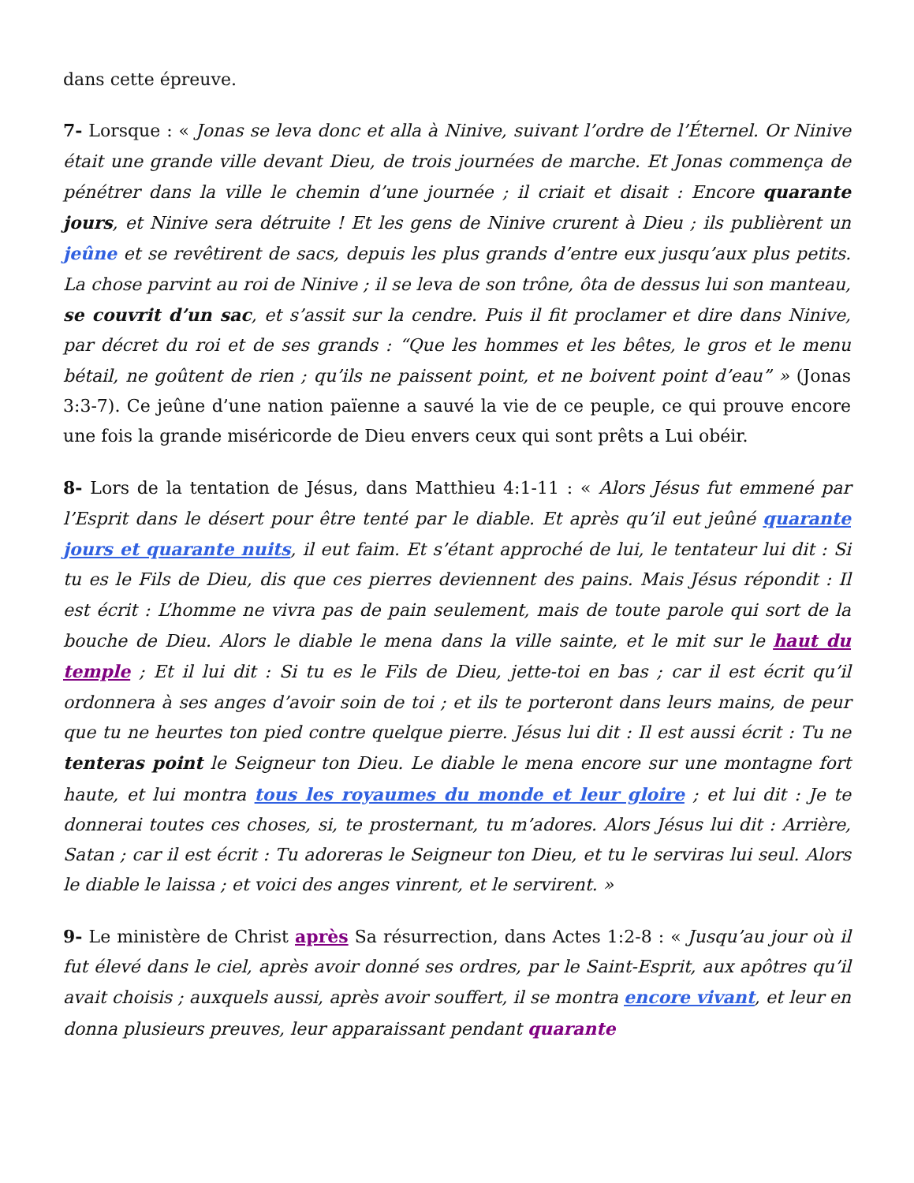dans cette épreuve.
7- Lorsque : « Jonas se leva donc et alla à Ninive, suivant l’ordre de l’Éternel. Or Ninive était une grande ville devant Dieu, de trois journées de marche. Et Jonas commença de pénétrer dans la ville le chemin d’une journée ; il criait et disait : Encore quarante jours, et Ninive sera détruite ! Et les gens de Ninive crurent à Dieu ; ils publièrent un jeûne et se revêtirent de sacs, depuis les plus grands d’entre eux jusqu’aux plus petits. La chose parvint au roi de Ninive ; il se leva de son trône, ôta de dessus lui son manteau, se couvrit d’un sac, et s’assit sur la cendre. Puis il fit proclamer et dire dans Ninive, par décret du roi et de ses grands : “Que les hommes et les bêtes, le gros et le menu bétail, ne goûtent de rien ; qu’ils ne paissent point, et ne boivent point d’eau” » (Jonas 3:3-7). Ce jeûne d’une nation païenne a sauvé la vie de ce peuple, ce qui prouve encore une fois la grande miséricorde de Dieu envers ceux qui sont prêts a Lui obéir.
8- Lors de la tentation de Jésus, dans Matthieu 4:1-11 : « Alors Jésus fut emmené par l’Esprit dans le désert pour être tenté par le diable. Et après qu’il eut jeûné quarante jours et quarante nuits, il eut faim. Et s’étant approché de lui, le tentateur lui dit : Si tu es le Fils de Dieu, dis que ces pierres deviennent des pains. Mais Jésus répondit : Il est écrit : L’homme ne vivra pas de pain seulement, mais de toute parole qui sort de la bouche de Dieu. Alors le diable le mena dans la ville sainte, et le mit sur le haut du temple ; Et il lui dit : Si tu es le Fils de Dieu, jette-toi en bas ; car il est écrit qu’il ordonnera à ses anges d’avoir soin de toi ; et ils te porteront dans leurs mains, de peur que tu ne heurtes ton pied contre quelque pierre. Jésus lui dit : Il est aussi écrit : Tu ne tenteras point le Seigneur ton Dieu. Le diable le mena encore sur une montagne fort haute, et lui montra tous les royaumes du monde et leur gloire ; et lui dit : Je te donnerai toutes ces choses, si, te prosternant, tu m’adores. Alors Jésus lui dit : Arrière, Satan ; car il est écrit : Tu adoreras le Seigneur ton Dieu, et tu le serviras lui seul. Alors le diable le laissa ; et voici des anges vinrent, et le servirent. »
9- Le ministère de Christ après Sa résurrection, dans Actes 1:2-8 : « Jusqu’au jour où il fut élevé dans le ciel, après avoir donné ses ordres, par le Saint-Esprit, aux apôtres qu’il avait choisis ; auxquels aussi, après avoir souffert, il se montra encore vivant, et leur en donna plusieurs preuves, leur apparaissant pendant quarante